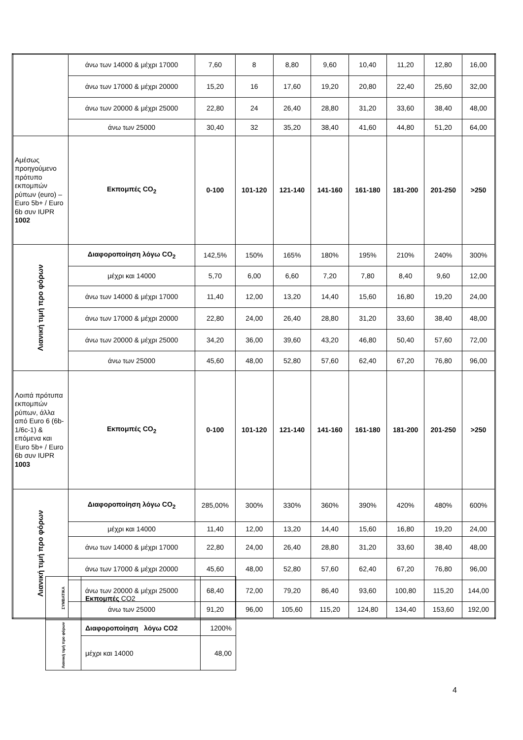| | άνω των 14000 & μέχρι 17000 | 7,60 | 8 | 8,80 | 9,60 | 10,40 | 11,20 | 12,80 | 16,00 |
| | άνω των 17000 & μέχρι 20000 | 15,20 | 16 | 17,60 | 19,20 | 20,80 | 22,40 | 25,60 | 32,00 |
| | άνω των 20000 & μέχρι 25000 | 22,80 | 24 | 26,40 | 28,80 | 31,20 | 33,60 | 38,40 | 48,00 |
| | άνω των 25000 | 30,40 | 32 | 35,20 | 38,40 | 41,60 | 44,80 | 51,20 | 64,00 |
| Αμέσως προηγούμενο πρότυπο εκπομπών ρύπων (euro) – Euro 5b+ / Euro 6b συν IUPR 1002 | Εκπομπές CO<sub>2</sub> | 0-100 | 101-120 | 121-140 | 141-160 | 161-180 | 181-200 | 201-250 | >250 |
| Λιανική τιμή προ φόρων | Διαφοροποίηση λόγω CO<sub>2</sub> | 142,5% | 150% | 165% | 180% | 195% | 210% | 240% | 300% |
| | μέχρι και 14000 | 5,70 | 6,00 | 6,60 | 7,20 | 7,80 | 8,40 | 9,60 | 12,00 |
| | άνω των 14000 & μέχρι 17000 | 11,40 | 12,00 | 13,20 | 14,40 | 15,60 | 16,80 | 19,20 | 24,00 |
| | άνω των 17000 & μέχρι 20000 | 22,80 | 24,00 | 26,40 | 28,80 | 31,20 | 33,60 | 38,40 | 48,00 |
| | άνω των 20000 & μέχρι 25000 | 34,20 | 36,00 | 39,60 | 43,20 | 46,80 | 50,40 | 57,60 | 72,00 |
| | άνω των 25000 | 45,60 | 48,00 | 52,80 | 57,60 | 62,40 | 67,20 | 76,80 | 96,00 |
| Λοιπά πρότυπα εκπομπών ρύπων, άλλα από Euro 6 (6b-1/6c-1) & επόμενα και Euro 5b+ / Euro 6b συν IUPR 1003 | Εκπομπές CO<sub>2</sub> | 0-100 | 101-120 | 121-140 | 141-160 | 161-180 | 181-200 | 201-250 | >250 |
| Λιανική τιμή προ φόρων | Διαφοροποίηση λόγω CO<sub>2</sub> | 285,00% | 300% | 330% | 360% | 390% | 420% | 480% | 600% |
| | μέχρι και 14000 | 11,40 | 12,00 | 13,20 | 14,40 | 15,60 | 16,80 | 19,20 | 24,00 |
| | άνω των 14000 & μέχρι 17000 | 22,80 | 24,00 | 26,40 | 28,80 | 31,20 | 33,60 | 38,40 | 48,00 |
| | άνω των 17000 & μέχρι 20000 | 45,60 | 48,00 | 52,80 | 57,60 | 62,40 | 67,20 | 76,80 | 96,00 |
| | άνω των 20000 & μέχρι 25000 | 68,40 | 72,00 | 79,20 | 86,40 | 93,60 | 100,80 | 115,20 | 144,00 |
| | άνω των 25000 | 91,20 | 96,00 | 105,60 | 115,20 | 124,80 | 134,40 | 153,60 | 192,00 |
| ΣΥΜΒΑΤΙΚΑ | Εκπομπές CO2 | |
| Λιανική τιμή προ φόρων | Διαφοροποίηση λόγω CO2 | 1200% |
| | μέχρι και 14000 | 48,00 |
4